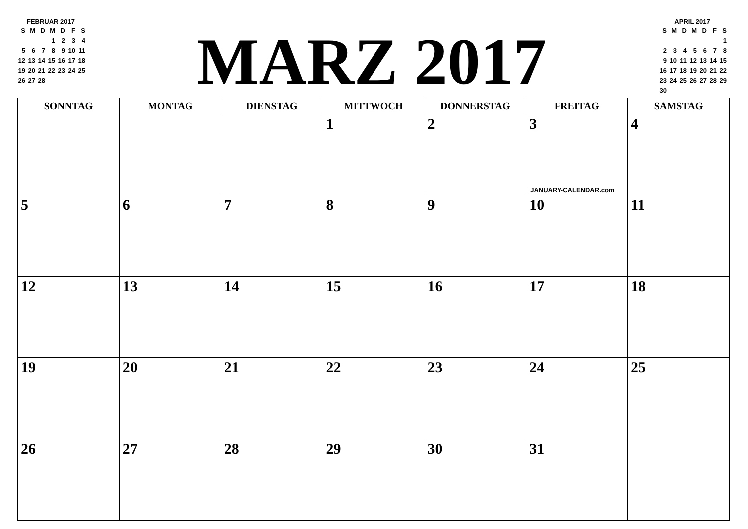FEBRUAR 2017
| S | M | D | M | D | F | S |
| --- | --- | --- | --- | --- | --- | --- |
| | | | 1 | 2 | 3 | 4 |
| 5 | 6 | 7 | 8 | 9 | 10 | 11 |
| 12 | 13 | 14 | 15 | 16 | 17 | 18 |
| 19 | 20 | 21 | 22 | 23 | 24 | 25 |
| 26 | 27 | 28 | | | | |
MARZ 2017
APRIL 2017
| S | M | D | M | D | F | S |
| --- | --- | --- | --- | --- | --- | --- |
| | | | | | | 1 |
| 2 | 3 | 4 | 5 | 6 | 7 | 8 |
| 9 | 10 | 11 | 12 | 13 | 14 | 15 |
| 16 | 17 | 18 | 19 | 20 | 21 | 22 |
| 23 | 24 | 25 | 26 | 27 | 28 | 29 |
| 30 | | | | | | |
| SONNTAG | MONTAG | DIENSTAG | MITTWOCH | DONNERSTAG | FREITAG | SAMSTAG |
| --- | --- | --- | --- | --- | --- | --- |
| | | | 1 | 2 | 3 JANUARY-CALENDAR.com | 4 |
| 5 | 6 | 7 | 8 | 9 | 10 | 11 |
| 12 | 13 | 14 | 15 | 16 | 17 | 18 |
| 19 | 20 | 21 | 22 | 23 | 24 | 25 |
| 26 | 27 | 28 | 29 | 30 | 31 | |